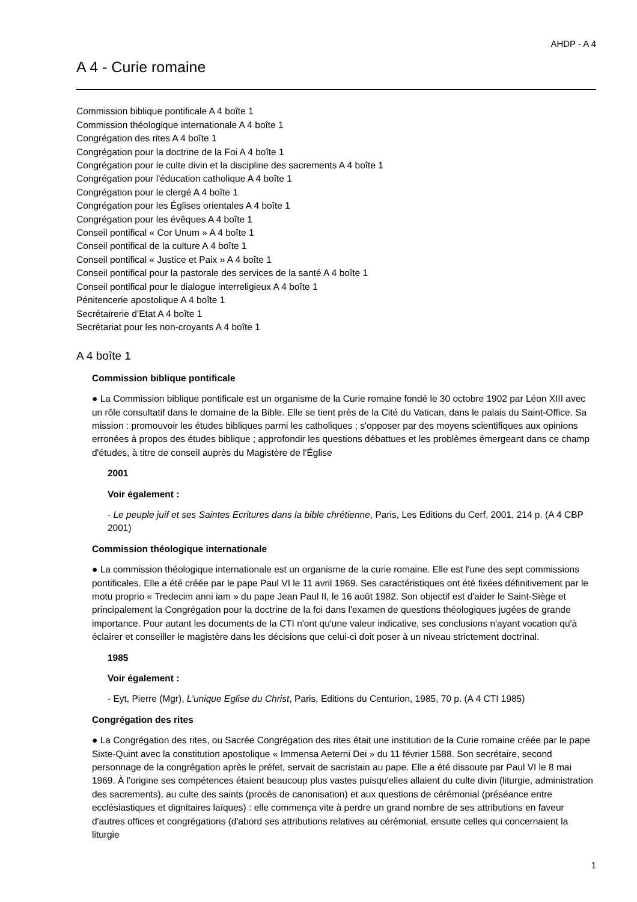AHDP - A 4
A 4 - Curie romaine
Commission biblique pontificale A 4 boîte 1
Commission théologique internationale A 4 boîte 1
Congrégation des rites A 4 boîte 1
Congrégation pour la doctrine de la Foi A 4 boîte 1
Congrégation pour le culte divin et la discipline des sacrements A 4 boîte 1
Congrégation pour l'éducation catholique A 4 boîte 1
Congrégation pour le clergé A 4 boîte 1
Congrégation pour les Églises orientales A 4 boîte 1
Congrégation pour les évêques A 4 boîte 1
Conseil pontifical « Cor Unum » A 4 boîte 1
Conseil pontifical de la culture A 4 boîte 1
Conseil pontifical « Justice et Paix » A 4 boîte 1
Conseil pontifical pour la pastorale des services de la santé A 4 boîte 1
Conseil pontifical pour le dialogue interreligieux A 4 boîte 1
Pénitencerie apostolique A 4 boîte 1
Secrétairerie d’Etat A 4 boîte 1
Secrétariat pour les non-croyants A 4 boîte 1
A 4 boîte 1
Commission biblique pontificale
● La Commission biblique pontificale est un organisme de la Curie romaine fondé le 30 octobre 1902 par Léon XIII avec un rôle consultatif dans le domaine de la Bible. Elle se tient près de la Cité du Vatican, dans le palais du Saint-Office. Sa mission : promouvoir les études bibliques parmi les catholiques ; s'opposer par des moyens scientifiques aux opinions erronées à propos des études biblique ; approfondir les questions débattues et les problèmes émergeant dans ce champ d'études, à titre de conseil auprès du Magistère de l'Église
2001
Voir également :
- Le peuple juif et ses Saintes Ecritures dans la bible chrétienne, Paris, Les Editions du Cerf, 2001, 214 p. (A 4 CBP 2001)
Commission théologique internationale
● La commission théologique internationale est un organisme de la curie romaine. Elle est l'une des sept commissions pontificales. Elle a été créée par le pape Paul VI le 11 avril 1969. Ses caractéristiques ont été fixées définitivement par le motu proprio « Tredecim anni iam » du pape Jean Paul II, le 16 août 1982. Son objectif est d'aider le Saint-Siège et principalement la Congrégation pour la doctrine de la foi dans l'examen de questions théologiques jugées de grande importance. Pour autant les documents de la CTI n'ont qu'une valeur indicative, ses conclusions n'ayant vocation qu'à éclairer et conseiller le magistère dans les décisions que celui-ci doit poser à un niveau strictement doctrinal.
1985
Voir également :
- Eyt, Pierre (Mgr), L’unique Eglise du Christ, Paris, Editions du Centurion, 1985, 70 p. (A 4 CTI 1985)
Congrégation des rites
● La Congrégation des rites, ou Sacrée Congrégation des rites était une institution de la Curie romaine créée par le pape Sixte-Quint avec la constitution apostolique « Immensa Aeterni Dei » du 11 février 1588. Son secrétaire, second personnage de la congrégation après le préfet, servait de sacristain au pape. Elle a été dissoute par Paul VI le 8 mai 1969. À l'origine ses compétences étaient beaucoup plus vastes puisqu'elles allaient du culte divin (liturgie, administration des sacrements), au culte des saints (procès de canonisation) et aux questions de cérémonial (préséance entre ecclésiastiques et dignitaires laïques) : elle commença vite à perdre un grand nombre de ses attributions en faveur d'autres offices et congrégations (d'abord ses attributions relatives au cérémonial, ensuite celles qui concernaient la liturgie
1